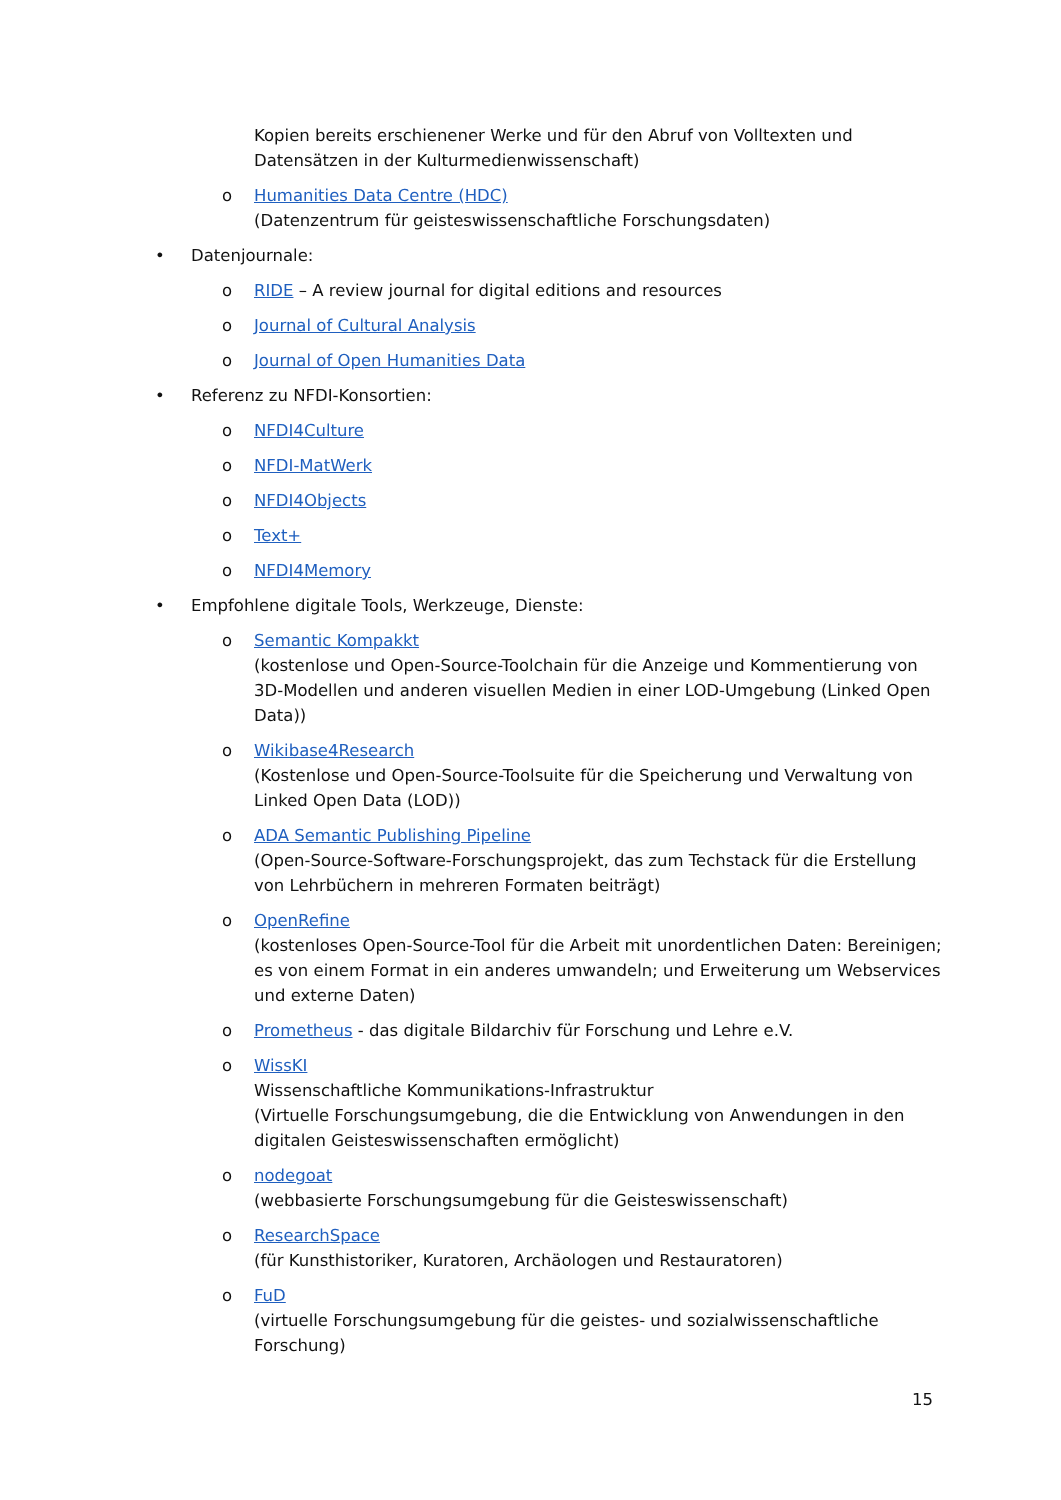Kopien bereits erschienener Werke und für den Abruf von Volltexten und Datensätzen in der Kulturmedienwissenschaft)
o Humanities Data Centre (HDC)
(Datenzentrum für geisteswissenschaftliche Forschungsdaten)
• Datenjournale:
o RIDE – A review journal for digital editions and resources
o Journal of Cultural Analysis
o Journal of Open Humanities Data
• Referenz zu NFDI-Konsortien:
o NFDI4Culture
o NFDI-MatWerk
o NFDI4Objects
o Text+
o NFDI4Memory
• Empfohlene digitale Tools, Werkzeuge, Dienste:
o Semantic Kompakkt
(kostenlose und Open-Source-Toolchain für die Anzeige und Kommentierung von 3D-Modellen und anderen visuellen Medien in einer LOD-Umgebung (Linked Open Data))
o Wikibase4Research
(Kostenlose und Open-Source-Toolsuite für die Speicherung und Verwaltung von Linked Open Data (LOD))
o ADA Semantic Publishing Pipeline
(Open-Source-Software-Forschungsprojekt, das zum Techstack für die Erstellung von Lehrbüchern in mehreren Formaten beiträgt)
o OpenRefine
(kostenloses Open-Source-Tool für die Arbeit mit unordentlichen Daten: Bereinigen; es von einem Format in ein anderes umwandeln; und Erweiterung um Webservices und externe Daten)
o Prometheus - das digitale Bildarchiv für Forschung und Lehre e.V.
o WissKI
Wissenschaftliche Kommunikations-Infrastruktur
(Virtuelle Forschungsumgebung, die die Entwicklung von Anwendungen in den digitalen Geisteswissenschaften ermöglicht)
o nodegoat
(webbasierte Forschungsumgebung für die Geisteswissenschaft)
o ResearchSpace
(für Kunsthistoriker, Kuratoren, Archäologen und Restauratoren)
o FuD
(virtuelle Forschungsumgebung für die geistes- und sozialwissenschaftliche Forschung)
15